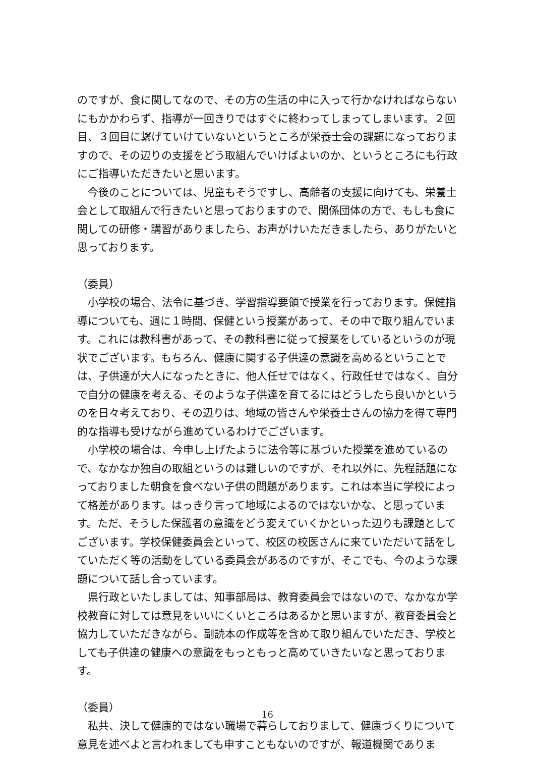のですが、食に関してなので、その方の生活の中に入って行かなければならないにもかかわらず、指導が一回きりではすぐに終わってしまってしまいます。２回目、３回目に繋げていけていないというところが栄養士会の課題になっておりますので、その辺りの支援をどう取組んでいけばよいのか、というところにも行政にご指導いただきたいと思います。
　今後のことについては、児童もそうですし、高齢者の支援に向けても、栄養士会として取組んで行きたいと思っておりますので、関係団体の方で、もしも食に関しての研修・講習がありましたら、お声がけいただきましたら、ありがたいと思っております。
（委員）
　小学校の場合、法令に基づき、学習指導要領で授業を行っております。保健指導についても、週に１時間、保健という授業があって、その中で取り組んでいます。これには教科書があって、その教科書に従って授業をしているというのが現状でございます。もちろん、健康に関する子供達の意識を高めるということでは、子供達が大人になったときに、他人任せではなく、行政任せではなく、自分で自分の健康を考える、そのような子供達を育てるにはどうしたら良いかというのを日々考えており、その辺りは、地域の皆さんや栄養士さんの協力を得て専門的な指導も受けながら進めているわけでございます。
　小学校の場合は、今申し上げたように法令等に基づいた授業を進めているので、なかなか独自の取組というのは難しいのですが、それ以外に、先程話題になっておりました朝食を食べない子供の問題があります。これは本当に学校によって格差があります。はっきり言って地域によるのではないかな、と思っています。ただ、そうした保護者の意識をどう変えていくかといった辺りも課題としてございます。学校保健委員会といって、校区の校医さんに来ていただいて話をしていただく等の活動をしている委員会があるのですが、そこでも、今のような課題について話し合っています。
　県行政といたしましては、知事部局は、教育委員会ではないので、なかなか学校教育に対しては意見をいいにくいところはあるかと思いますが、教育委員会と協力していただきながら、副読本の作成等を含めて取り組んでいただき、学校としても子供達の健康への意識をもっともっと高めていきたいなと思っております。
（委員）
　私共、決して健康的ではない職場で暮らしておりまして、健康づくりについて意見を述べよと言われましても申すこともないのですが、報道機関でありま
16